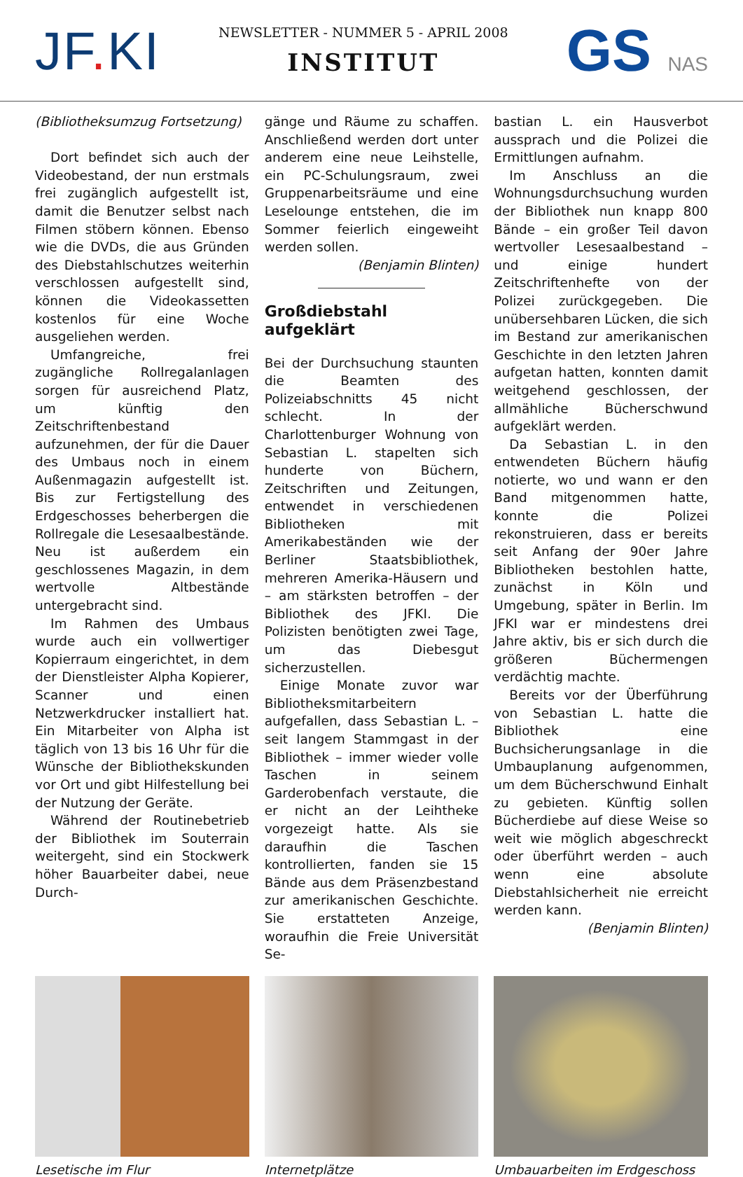JF. KI
NEWSLETTER - NUMMER 5 - APRIL 2008
INSTITUT
GS NAS
(Bibliotheksumzug Fortsetzung)
Dort befindet sich auch der Videobestand, der nun erstmals frei zugänglich aufgestellt ist, damit die Benutzer selbst nach Filmen stöbern können. Ebenso wie die DVDs, die aus Gründen des Diebstahlschutzes weiterhin verschlossen aufgestellt sind, können die Videokassetten kostenlos für eine Woche ausgeliehen werden.
Umfangreiche, frei zugängliche Rollregalanlagen sorgen für ausreichend Platz, um künftig den Zeitschriftenbestand aufzunehmen, der für die Dauer des Umbaus noch in einem Außenmagazin aufgestellt ist. Bis zur Fertigstellung des Erdgeschosses beherbergen die Rollregale die Lesesaalbestände. Neu ist außerdem ein geschlossenes Magazin, in dem wertvolle Altbestände untergebracht sind.
Im Rahmen des Umbaus wurde auch ein vollwertiger Kopierraum eingerichtet, in dem der Dienstleister Alpha Kopierer, Scanner und einen Netzwerkdrucker installiert hat. Ein Mitarbeiter von Alpha ist täglich von 13 bis 16 Uhr für die Wünsche der Bibliothekskunden vor Ort und gibt Hilfestellung bei der Nutzung der Geräte.
Während der Routinebetrieb der Bibliothek im Souterrain weitergeht, sind ein Stockwerk höher Bauarbeiter dabei, neue Durch-
gänge und Räume zu schaffen. Anschließend werden dort unter anderem eine neue Leihstelle, ein PC-Schulungsraum, zwei Gruppenarbeitsräume und eine Leselounge entstehen, die im Sommer feierlich eingeweiht werden sollen.
(Benjamin Blinten)
Großdiebstahl aufgeklärt
Bei der Durchsuchung staunten die Beamten des Polizeiabschnitts 45 nicht schlecht. In der Charlottenburger Wohnung von Sebastian L. stapelten sich hunderte von Büchern, Zeitschriften und Zeitungen, entwendet in verschiedenen Bibliotheken mit Amerikabeständen wie der Berliner Staatsbibliothek, mehreren Amerika-Häusern und – am stärksten betroffen – der Bibliothek des JFKI. Die Polizisten benötigten zwei Tage, um das Diebesgut sicherzustellen.
Einige Monate zuvor war Bibliotheksmitarbeitern aufgefallen, dass Sebastian L. – seit langem Stammgast in der Bibliothek – immer wieder volle Taschen in seinem Garderobenfach verstaute, die er nicht an der Leihtheke vorgezeigt hatte. Als sie daraufhin die Taschen kontrollierten, fanden sie 15 Bände aus dem Präsenzbestand zur amerikanischen Geschichte. Sie erstatteten Anzeige, woraufhin die Freie Universität Se-
bastian L. ein Hausverbot aussprach und die Polizei die Ermittlungen aufnahm.
Im Anschluss an die Wohnungsdurchsuchung wurden der Bibliothek nun knapp 800 Bände – ein großer Teil davon wertvoller Lesesaalbestand – und einige hundert Zeitschriftenhefte von der Polizei zurückgegeben. Die unübersehbaren Lücken, die sich im Bestand zur amerikanischen Geschichte in den letzten Jahren aufgetan hatten, konnten damit weitgehend geschlossen, der allmähliche Bücherschwund aufgeklärt werden.
Da Sebastian L. in den entwendeten Büchern häufig notierte, wo und wann er den Band mitgenommen hatte, konnte die Polizei rekonstruieren, dass er bereits seit Anfang der 90er Jahre Bibliotheken bestohlen hatte, zunächst in Köln und Umgebung, später in Berlin. Im JFKI war er mindestens drei Jahre aktiv, bis er sich durch die größeren Büchermengen verdächtig machte.
Bereits vor der Überführung von Sebastian L. hatte die Bibliothek eine Buchsicherungsanlage in die Umbauplanung aufgenommen, um dem Bücherschwund Einhalt zu gebieten. Künftig sollen Bücherdiebe auf diese Weise so weit wie möglich abgeschreckt oder überführt werden – auch wenn eine absolute Diebstahlsicherheit nie erreicht werden kann. (Benjamin Blinten)
Lesetische im Flur Internetplätze Umbauarbeiten im Erdgeschoss